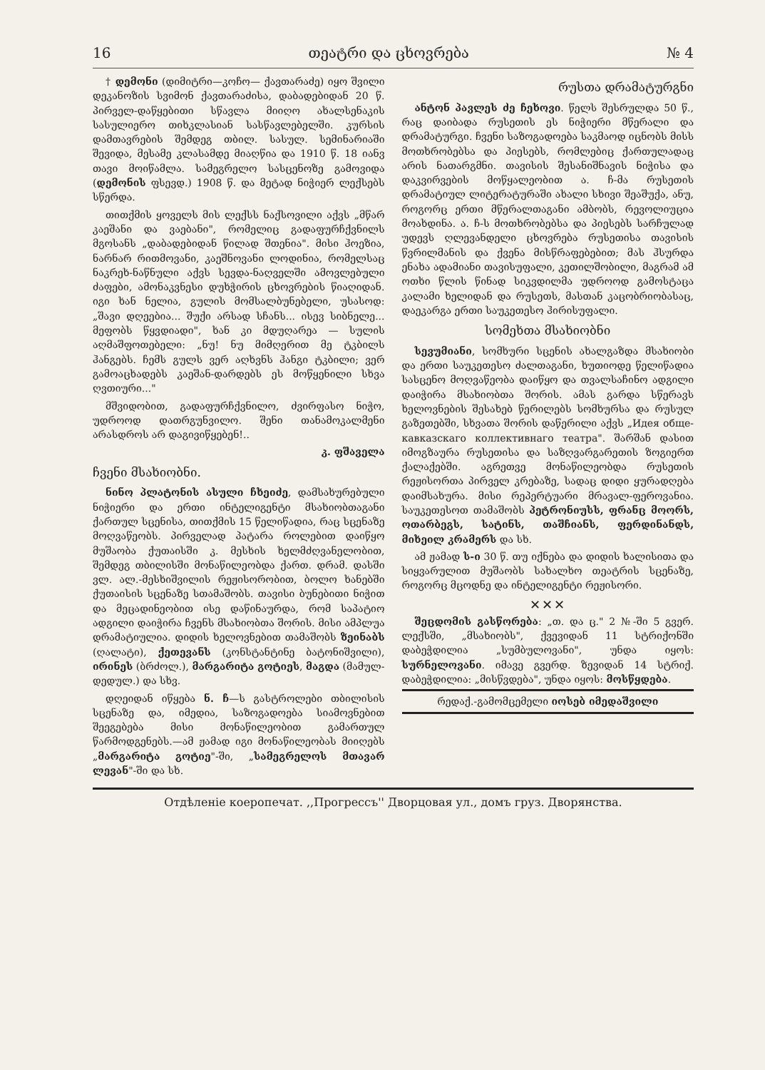16 თეატრი და ცხოვრება № 4
† დემონი (დიმიტრი—კოჩო— ქავთარაძე) იყო შვილი დეკანოზის სვიმონ ქავთარაძისა, დაბადებიდან 20 წ. პირველ-დაწყებითი სწავლა მიიღო ახალსენაკის სასულიერო თიხკლასიან სასწავლებელში. კურსის დამთავრების შემდეგ თბილ. სასულ. სემინარიაში შევიდა, მესამე კლასამდე მიაღწია და 1910 წ. 18 იანვ თავი მოიწამლა. სამეგრელო სასცენოზე გამოვიდა (დემონის ფსევდ.) 1908 წ. და მეტად ნიჭიერ ლექსებს სწერდა.
თითქმის ყოველს მის ლექსს ნაქსოვილი აქვს „მწარ კაეშანი და ვაებანი", რომელიც გადაფურჩქვნილს მგოსანს „დაბადებიდან წილად შთენია". მისი ჰოეზია, ნარნარ რითმოვანი, კაეშნოვანი ლოდინია, რომელსაც ნაკრეხ-ნაწნული აქვს სევდა-ნაღველში ამოვლებული ძაფები, ამონაკვნესი დუხჭირის ცხოვრების წიაღიდან. იგი ხან ნელია, გულის მომსალბუნებელი, უსასოდ: „შავი დღეებია... შუქი არსად სჩანს... ისევ სიბნელე... მეფობს წყვდიადი", ხან კი მდუღარეა — სულის აღმაშფოთებელი: „ნუ! ნუ მიმღერით მე ტკბილს ჰანგებს. ჩემს გულს ვერ აღხვნს ჰანგი ტკბილი; ვერ გამოაცხადებს კაეშან-დარდებს ეს მოწყენილი სხვა ღვთიური..."
მშვიდობით, გადაფურჩქვნილო, ძვირფასო ნიჭო, უდროოდ დათრგუნვილო. შენი თანამოკალმენი არასდროს არ დაგივიწყებენ!..
კ. ფშაველა
ჩვენი მსახიობნი.
ნინო პლატონის ასული ჩხეიძე, დამსახურებული ნიჭიერი და ერთი ინტელიგენტი მსახიობთაგანი ქართულ სცენისა, თითქმის 15 წელიწადია, რაც სცენაზე მოღვაწეობს. პირველად პატარა როლებით დაიწყო მუშაობა ქუთაისში კ. მესხის ხელმძღვანელობით, შემდეგ თბილისში მონაწილეობდა ქართ. დრამ. დასში ვლ. ალ.-მესხიშვილის რეჟისორობით, ბოლო ხანებში ქუთაისის სცენაზე სთამაშობს. თავისი ბუნებითი ნიჭით და მეცადინეობით ისე დაწინაურდა, რომ საპატიო ადგილი დაიჭირა ჩვენს მსახიობთა შორის. მისი ამპლუა დრამატიულია. დიდის ხელოვნებით თამაშობს ზეინაბს (ღალატი), ქეთევანს (კონსტანტინე ბატონიშვილი), ირინეს (ბრძოლ.), მარგარიტა გოტიეს, მაგდა (მამულ-დედულ.) და სხვ.
დღეიდან იწყება ნ. ჩ—ს გასტროლები თბილისის სცენაზე და, იმედია, საზოგადოება სიამოვნებით შეეგებება მისი მონაწილეობით გამართულ წარმოდგენებს.—ამ ჟამად იგი მონაწილეობას მიიღებს „მარგარიტა გოტიე"-ში, „სამეგრელოს მთავარ ლევან"-ში და სხ.
რუსთა დრამატურგნი
ანტონ პავლეს ძე ჩეხოვი. წელს შესრულდა 50 წ., რაც დაიბადა რუსეთის ეს ნიჭიერი მწერალი და დრამატურგი. ჩვენი საზოგადოება საკმაოდ იცნობს მისს მოთხრობებსა და პიესებს, რომლებიც ქართულადაც არის ნათარგმნი. თავისის შესანიშნავის ნიჭისა და დაკვირვების მოწყალეობით ა. ჩ-მა რუსეთის დრამატიულ ლიტერატურაში ახალი სხივი შეაშუქა, ანუ, როგორც ერთი მწერალთაგანი ამბობს, რევოლიუცია მოახდინა. ა. ჩ-ს მოთხრობებსა და პიესებს სარჩულად უდევს ღლევანდელი ცხოვრება რუსეთისა თავისის წვრილმანის და ქვენა მისწრაფებებით; მას ჰსურდა ენახა ადამიანი თავისუფალი, კეთილშობილი, მაგრამ ამ ოთხი წლის წინად სიკვდილმა უდროოდ გამოსტაცა კალამი ხელიდან და რუსეთს, მასთან კაცობრიობასაც, დაეკარგა ერთი საუკეთესო ჰირისუფალი.
სომეხთა მსახიობნი
სევუმიანი, სომხური სცენის ახალგაზდა მსახიობი და ერთი საუკეთესო ძალთაგანი, ხუთიოდე წელიწადია სასცენო მოღვაწეობა დაიწყო და თვალსაჩინო ადგილი დაიჭირა მსახიობთა შორის. ამას გარდა სწერავს ხელოვნების შესახებ წერილებს სომხურსა და რუსულ გაზეთებში, სხვათა შორის დაწერილი აქვს „Идея обще-кавказскаго коллективнаго театра". შარშან დასით იმოგზაურა რუსეთისა და საზღვარგარეთის ზოგიერთ ქალაქებში. აგრეთვე მონაწილეობდა რუსეთის რეჟისორთა პირველ კრებაზე, სადაც დიდი ყურადღება დაიმსახურა. მისი რეპერტუარი მრავალ-ფეროვანია. საუკეთესოთ თამაშობს პეტრონიუსს, ფრანც მოორს, ოთარბეგს, სატინს, თაშჩიანს, ფერდინანდს, მიხეილ კრამერს და სხ.
ამ ჟამად ს-ი 30 წ. თუ იქნება და დიდის ხალისითა და სიყვარულით მუშაობს სახალხო თეატრის სცენაზე, როგორც მცოდნე და ინტელიგენტი რეჟისორი.
✕✕✕
შეცდომის გასწორება: „თ. და ც." 2 №-ში 5 გვერ. ლექსში, „მსახიობს", ქვევიდან 11 სტრიქონში დაბეჭდილია „სუმბულოვანი", უნდა იყოს: სურნელოვანი. იმავე გვერდ. ზევიდან 14 სტრიქ. დაბეჭდილია: „მისწვდება", უნდა იყოს: მოსწყდება.
რედაქ.-გამომცემელი იოსებ იმედაშვილი
Отдѣленіе коеропечат. ,,Прогрессъ'' Дворцовая ул., домъ груз. Дворянства.